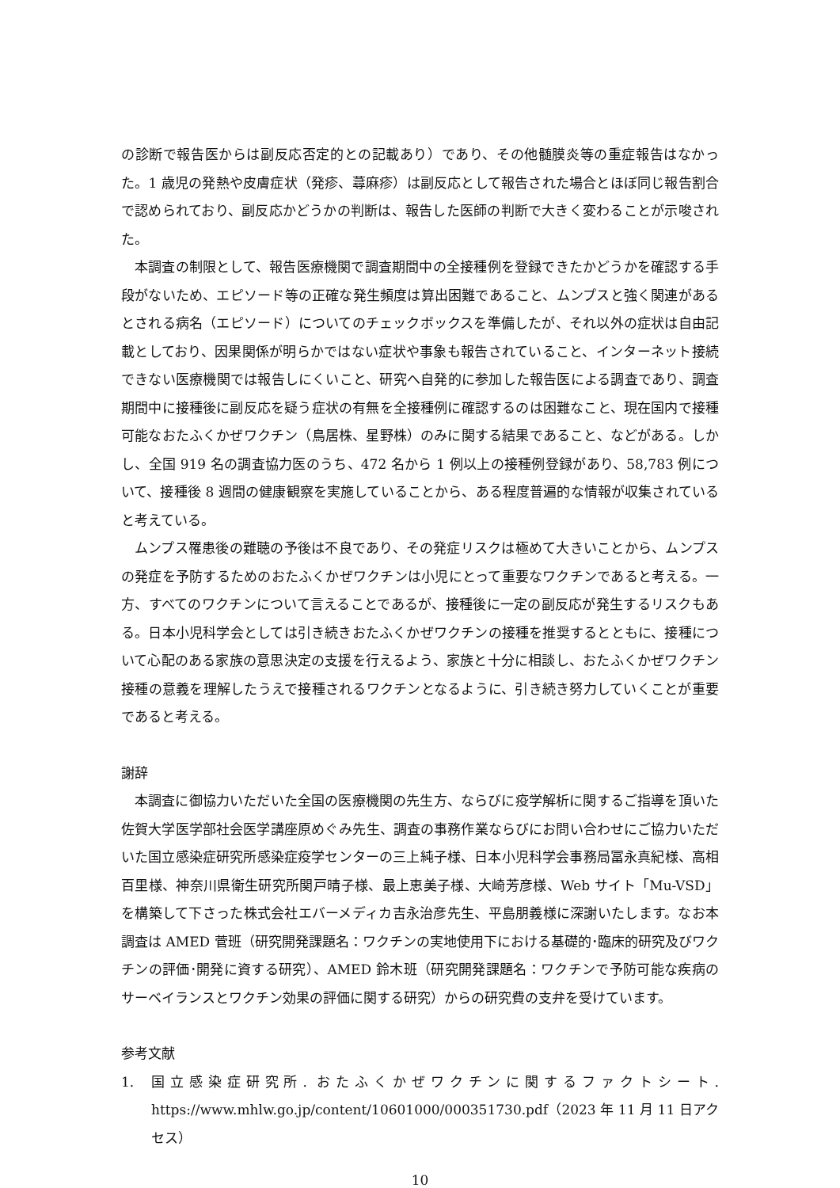の診断で報告医からは副反応否定的との記載あり）であり、その他髄膜炎等の重症報告はなかった。1 歳児の発熱や皮膚症状（発疹、蕁麻疹）は副反応として報告された場合とほぼ同じ報告割合で認められており、副反応かどうかの判断は、報告した医師の判断で大きく変わることが示唆された。
本調査の制限として、報告医療機関で調査期間中の全接種例を登録できたかどうかを確認する手段がないため、エピソード等の正確な発生頻度は算出困難であること、ムンプスと強く関連があるとされる病名（エピソード）についてのチェックボックスを準備したが、それ以外の症状は自由記載としており、因果関係が明らかではない症状や事象も報告されていること、インターネット接続できない医療機関では報告しにくいこと、研究へ自発的に参加した報告医による調査であり、調査期間中に接種後に副反応を疑う症状の有無を全接種例に確認するのは困難なこと、現在国内で接種可能なおたふくかぜワクチン（鳥居株、星野株）のみに関する結果であること、などがある。しかし、全国 919 名の調査協力医のうち、472 名から 1 例以上の接種例登録があり、58,783 例について、接種後 8 週間の健康観察を実施していることから、ある程度普遍的な情報が収集されていると考えている。
ムンプス罹患後の難聴の予後は不良であり、その発症リスクは極めて大きいことから、ムンプスの発症を予防するためのおたふくかぜワクチンは小児にとって重要なワクチンであると考える。一方、すべてのワクチンについて言えることであるが、接種後に一定の副反応が発生するリスクもある。日本小児科学会としては引き続きおたふくかぜワクチンの接種を推奨するとともに、接種について心配のある家族の意思決定の支援を行えるよう、家族と十分に相談し、おたふくかぜワクチン接種の意義を理解したうえで接種されるワクチンとなるように、引き続き努力していくことが重要であると考える。
謝辞
本調査に御協力いただいた全国の医療機関の先生方、ならびに疫学解析に関するご指導を頂いた佐賀大学医学部社会医学講座原めぐみ先生、調査の事務作業ならびにお問い合わせにご協力いただいた国立感染症研究所感染症疫学センターの三上純子様、日本小児科学会事務局冨永真紀様、高相百里様、神奈川県衛生研究所関戸晴子様、最上恵美子様、大崎芳彦様、Web サイト「Mu-VSD」を構築して下さった株式会社エバーメディカ吉永治彦先生、平島朋義様に深謝いたします。なお本調査は AMED 菅班（研究開発課題名：ワクチンの実地使用下における基礎的･臨床的研究及びワクチンの評価･開発に資する研究）、AMED 鈴木班（研究開発課題名：ワクチンで予防可能な疾病のサーベイランスとワクチン効果の評価に関する研究）からの研究費の支弁を受けています。
参考文献
1. 国立感染症研究所. おたふくかぜワクチンに関するファクトシート. https://www.mhlw.go.jp/content/10601000/000351730.pdf（2023 年 11 月 11 日アクセス）
10